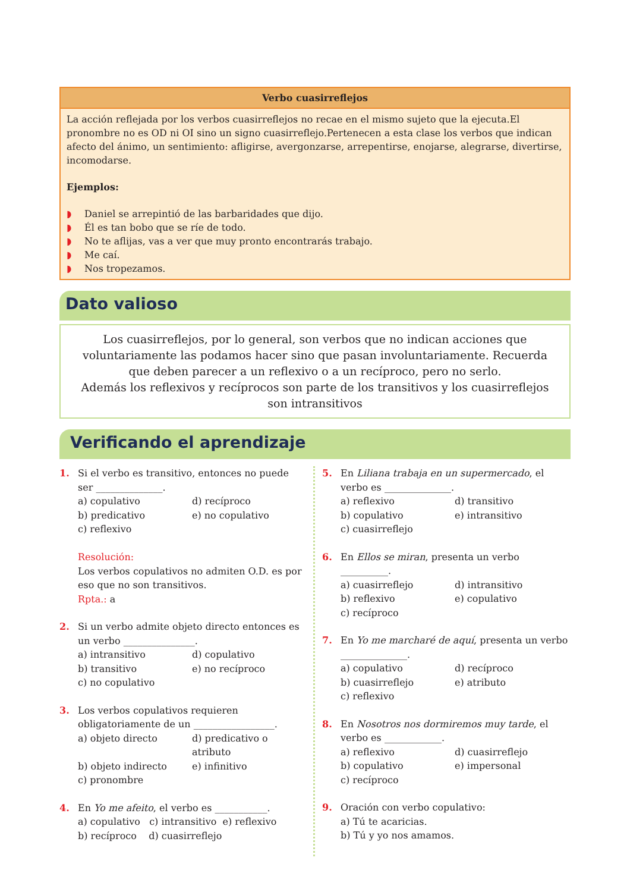Verbo cuasirreflejos
La acción reflejada por los verbos cuasirreflejos no recae en el mismo sujeto que la ejecuta.El pronombre no es OD ni OI sino un signo cuasirreflejo.Pertenecen a esta clase los verbos que indican afecto del ánimo, un sentimiento: afligirse, avergonzarse, arrepentirse, enojarse, alegrarse, divertirse, incomodarse.
Ejemplos:
◗ Daniel se arrepintió de las barbaridades que dijo.
◗ Él es tan bobo que se ríe de todo.
◗ No te aflijas, vas a ver que muy pronto encontrarás trabajo.
◗ Me caí.
◗ Nos tropezamos.
Dato valioso
Los cuasirreflejos, por lo general, son verbos que no indican acciones que voluntariamente las podamos hacer sino que pasan involuntariamente. Recuerda que deben parecer a un reflexivo o a un recíproco, pero no serlo.
Además los reflexivos y recíprocos son parte de los transitivos y los cuasirreflejos son intransitivos
Verificando el aprendizaje
1. Si el verbo es transitivo, entonces no puede ser ______________.
a) copulativo
d) recíproco
b) predicativo
e) no copulativo
c) reflexivo
Resolución:
Los verbos copulativos no admiten O.D. es por eso que no son transitivos.
Rpta.: a
2. Si un verbo admite objeto directo entonces es un verbo _______________.
a) intransitivo
d) copulativo
b) transitivo
e) no recíproco
c) no copulativo
3. Los verbos copulativos requieren obligatoriamente de un _________________.
a) objeto directo
d) predicativo o atributo
b) objeto indirecto
e) infinitivo
c) pronombre
4. En Yo me afeito, el verbo es ___________.
a) copulativo c) intransitivo e) reflexivo
b) recíproco d) cuasirreflejo
5. En Liliana trabaja en un supermercado, el verbo es ______________.
a) reflexivo
d) transitivo
b) copulativo
e) intransitivo
c) cuasirreflejo
6. En Ellos se miran, presenta un verbo __________.
a) cuasirreflejo
d) intransitivo
b) reflexivo
e) copulativo
c) recíproco
7. En Yo me marcharé de aquí, presenta un verbo ______________.
a) copulativo
d) recíproco
b) cuasirreflejo
e) atributo
c) reflexivo
8. En Nosotros nos dormiremos muy tarde, el verbo es ____________.
a) reflexivo
d) cuasirreflejo
b) copulativo
e) impersonal
c) recíproco
9. Oración con verbo copulativo:
a) Tú te acaricias.
b) Tú y yo nos amamos.